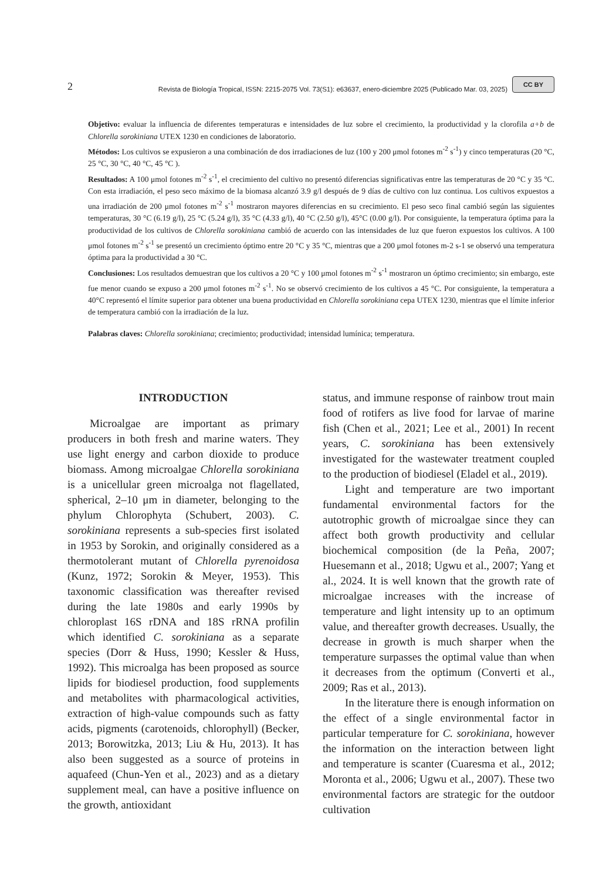2 Revista de Biología Tropical, ISSN: 2215-2075 Vol. 73(S1): e63637, enero-diciembre 2025 (Publicado Mar. 03, 2025) CC BY
Objetivo: evaluar la influencia de diferentes temperaturas e intensidades de luz sobre el crecimiento, la productividad y la clorofila a+b de Chlorella sorokiniana UTEX 1230 en condiciones de laboratorio.
Métodos: Los cultivos se expusieron a una combinación de dos irradiaciones de luz (100 y 200 μmol fotones m<sup>-2</sup> s<sup>-1</sup>) y cinco temperaturas (20 °C, 25 °C, 30 °C, 40 °C, 45 °C ).
Resultados: A 100 μmol fotones m<sup>-2</sup> s<sup>-1</sup>, el crecimiento del cultivo no presentó diferencias significativas entre las temperaturas de 20 °C y 35 °C. Con esta irradiación, el peso seco máximo de la biomasa alcanzó 3.9 g/l después de 9 días de cultivo con luz continua. Los cultivos expuestos a una irradiación de 200 μmol fotones m<sup>-2</sup> s<sup>-1</sup> mostraron mayores diferencias en su crecimiento. El peso seco final cambió según las siguientes temperaturas, 30 °C (6.19 g/l), 25 °C (5.24 g/l), 35 °C (4.33 g/l), 40 °C (2.50 g/l), 45°C (0.00 g/l). Por consiguiente, la temperatura óptima para la productividad de los cultivos de Chlorella sorokiniana cambió de acuerdo con las intensidades de luz que fueron expuestos los cultivos. A 100 μmol fotones m<sup>-2</sup> s<sup>-1</sup> se presentó un crecimiento óptimo entre 20 °C y 35 °C, mientras que a 200 μmol fotones m-2 s-1 se observó una temperatura óptima para la productividad a 30 °C.
Conclusiones: Los resultados demuestran que los cultivos a 20 °C y 100 μmol fotones m<sup>-2</sup> s<sup>-1</sup> mostraron un óptimo crecimiento; sin embargo, este fue menor cuando se expuso a 200 μmol fotones m<sup>-2</sup> s<sup>-1</sup>. No se observó crecimiento de los cultivos a 45 °C. Por consiguiente, la temperatura a 40°C representó el límite superior para obtener una buena productividad en Chlorella sorokiniana cepa UTEX 1230, mientras que el límite inferior de temperatura cambió con la irradiación de la luz.
Palabras claves: Chlorella sorokiniana; crecimiento; productividad; intensidad lumínica; temperatura.
INTRODUCTION
Microalgae are important as primary producers in both fresh and marine waters. They use light energy and carbon dioxide to produce biomass. Among microalgae Chlorella sorokiniana is a unicellular green microalga not flagellated, spherical, 2–10 μm in diameter, belonging to the phylum Chlorophyta (Schubert, 2003). C. sorokiniana represents a sub-species first isolated in 1953 by Sorokin, and originally considered as a thermotolerant mutant of Chlorella pyrenoidosa (Kunz, 1972; Sorokin & Meyer, 1953). This taxonomic classification was thereafter revised during the late 1980s and early 1990s by chloroplast 16S rDNA and 18S rRNA profilin which identified C. sorokiniana as a separate species (Dorr & Huss, 1990; Kessler & Huss, 1992). This microalga has been proposed as source lipids for biodiesel production, food supplements and metabolites with pharmacological activities, extraction of high-value compounds such as fatty acids, pigments (carotenoids, chlorophyll) (Becker, 2013; Borowitzka, 2013; Liu & Hu, 2013). It has also been suggested as a source of proteins in aquafeed (Chun-Yen et al., 2023) and as a dietary supplement meal, can have a positive influence on the growth, antioxidant
status, and immune response of rainbow trout main food of rotifers as live food for larvae of marine fish (Chen et al., 2021; Lee et al., 2001) In recent years, C. sorokiniana has been extensively investigated for the wastewater treatment coupled to the production of biodiesel (Eladel et al., 2019).
Light and temperature are two important fundamental environmental factors for the autotrophic growth of microalgae since they can affect both growth productivity and cellular biochemical composition (de la Peña, 2007; Huesemann et al., 2018; Ugwu et al., 2007; Yang et al., 2024. It is well known that the growth rate of microalgae increases with the increase of temperature and light intensity up to an optimum value, and thereafter growth decreases. Usually, the decrease in growth is much sharper when the temperature surpasses the optimal value than when it decreases from the optimum (Converti et al., 2009; Ras et al., 2013).
In the literature there is enough information on the effect of a single environmental factor in particular temperature for C. sorokiniana, however the information on the interaction between light and temperature is scanter (Cuaresma et al., 2012; Moronta et al., 2006; Ugwu et al., 2007). These two environmental factors are strategic for the outdoor cultivation